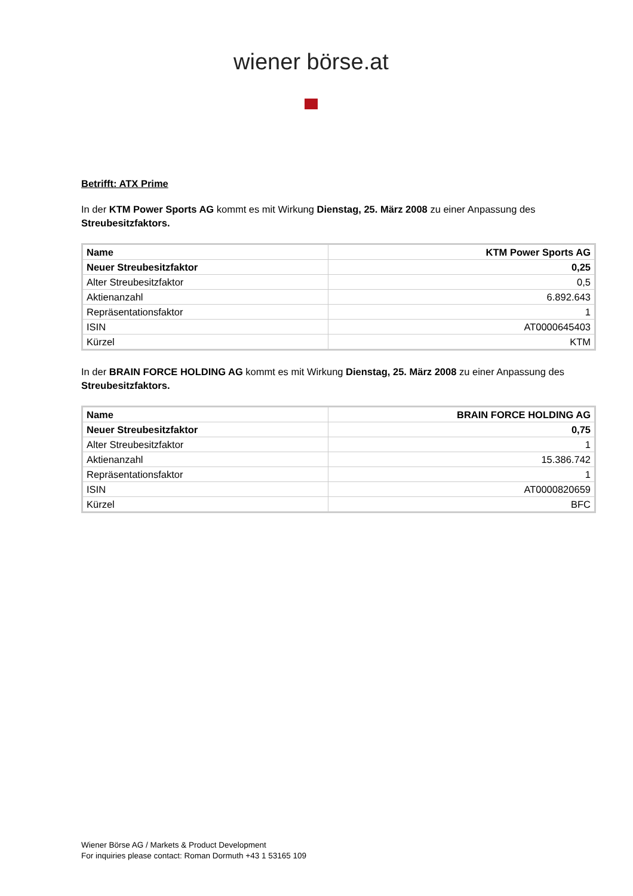wiener börse.at
Betrifft: ATX Prime
In der KTM Power Sports AG kommt es mit Wirkung Dienstag, 25. März 2008 zu einer Anpassung des Streubesitzfaktors.
| Name | KTM Power Sports AG |
| --- | --- |
| Neuer Streubesitzfaktor | 0,25 |
| Alter Streubesitzfaktor | 0,5 |
| Aktienanzahl | 6.892.643 |
| Repräsentationsfaktor | 1 |
| ISIN | AT0000645403 |
| Kürzel | KTM |
In der BRAIN FORCE HOLDING AG kommt es mit Wirkung Dienstag, 25. März 2008 zu einer Anpassung des Streubesitzfaktors.
| Name | BRAIN FORCE HOLDING AG |
| --- | --- |
| Neuer Streubesitzfaktor | 0,75 |
| Alter Streubesitzfaktor | 1 |
| Aktienanzahl | 15.386.742 |
| Repräsentationsfaktor | 1 |
| ISIN | AT0000820659 |
| Kürzel | BFC |
Wiener Börse AG / Markets & Product Development
For inquiries please contact: Roman Dormuth +43 1 53165 109